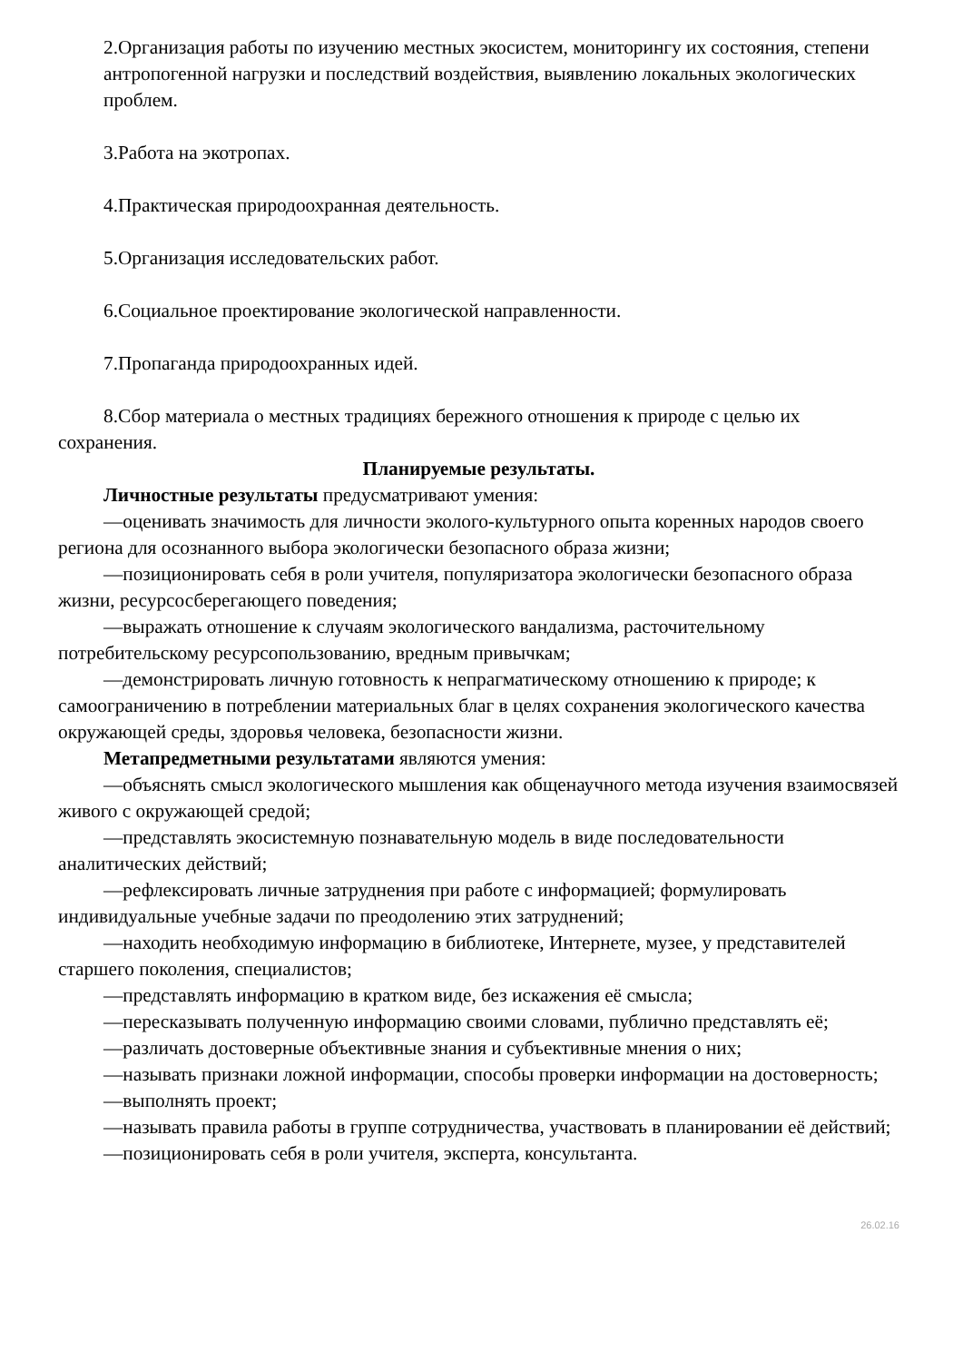2.Организация работы по изучению местных экосистем, мониторингу их состояния, степени антропогенной нагрузки и последствий воздействия, выявлению локальных экологических проблем.
3.Работа на экотропах.
4.Практическая природоохранная деятельность.
5.Организация исследовательских работ.
6.Социальное проектирование экологической направленности.
7.Пропаганда природоохранных идей.
8.Сбор материала о местных традициях бережного отношения к природе с целью их сохранения.
Планируемые результаты.
Личностные результаты предусматривают умения:
—оценивать значимость для личности эколого-культурного опыта коренных народов своего региона для осознанного выбора экологически безопасного образа жизни;
—позиционировать себя в роли учителя, популяризатора экологически безопасного образа жизни, ресурсосберегающего поведения;
—выражать отношение к случаям экологического вандализма, расточительному потребительскому ресурсопользованию, вредным привычкам;
—демонстрировать личную готовность к непрагматическому отношению к природе; к самоограничению в потреблении материальных благ в целях сохранения экологического качества окружающей среды, здоровья человека, безопасности жизни.
Метапредметными результатами являются умения:
—объяснять смысл экологического мышления как общенаучного метода изучения взаимосвязей живого с окружающей средой;
—представлять экосистемную познавательную модель в виде последовательности аналитических действий;
—рефлексировать личные затруднения при работе с информацией; формулировать индивидуальные учебные задачи по преодолению этих затруднений;
—находить необходимую информацию в библиотеке, Интернете, музее, у представителей старшего поколения, специалистов;
—представлять информацию в кратком виде, без искажения её смысла;
—пересказывать полученную информацию своими словами, публично представлять её;
—различать достоверные объективные знания и субъективные мнения о них;
—называть признаки ложной информации, способы проверки информации на достоверность;
—выполнять проект;
—называть правила работы в группе сотрудничества, участвовать в планировании её действий;
—позиционировать себя в роли учителя, эксперта, консультанта.
26.02.16